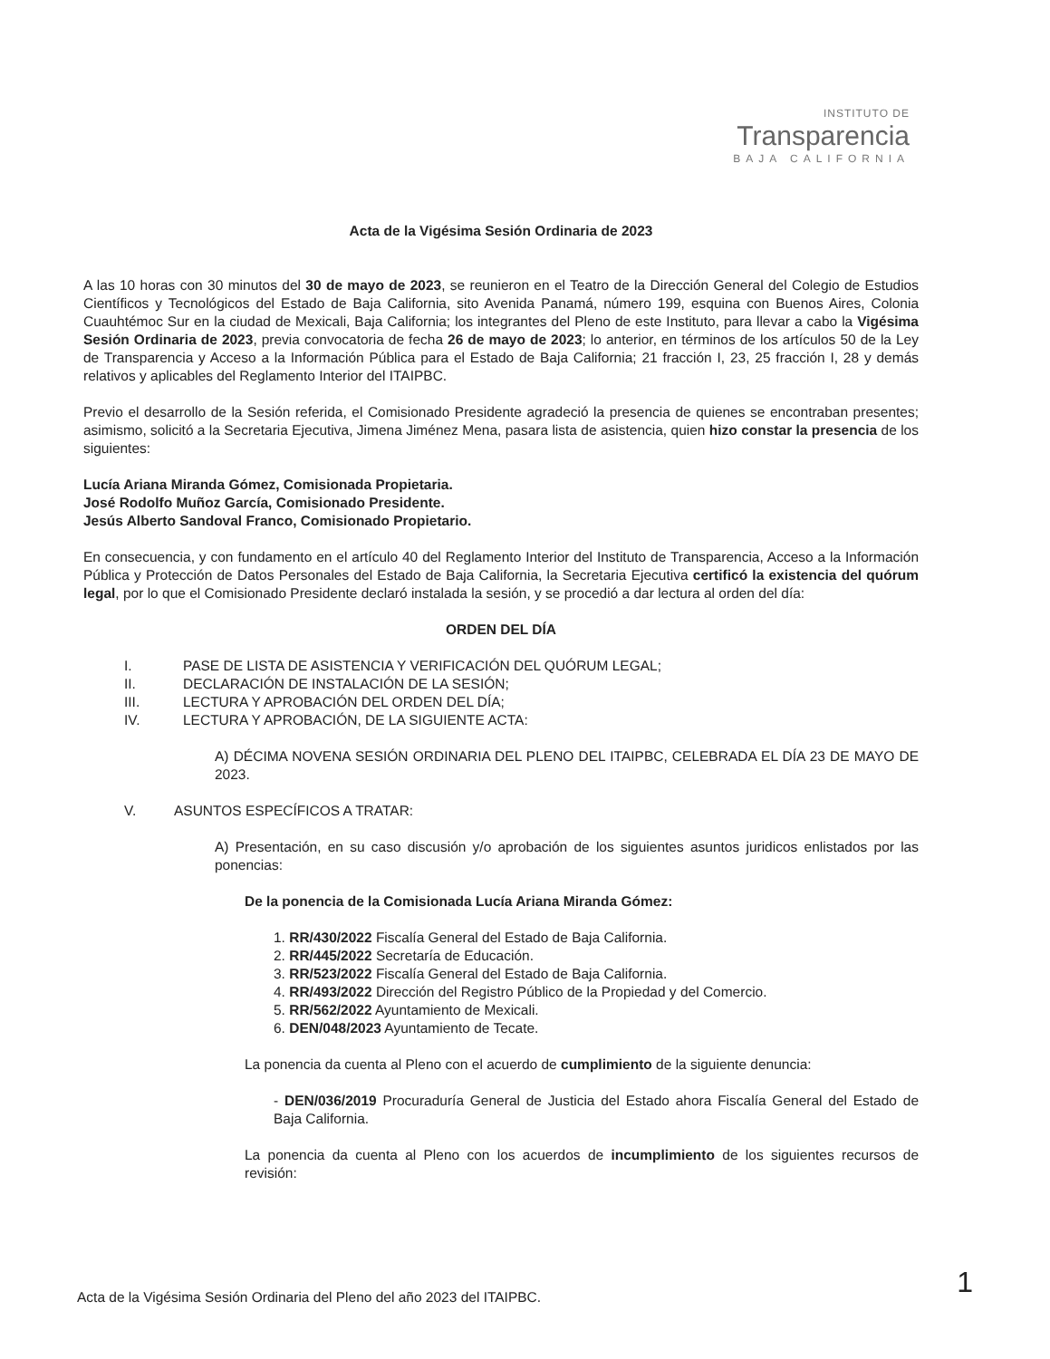INSTITUTO DE
Transparencia
BAJA CALIFORNIA
Acta de la Vigésima Sesión Ordinaria de 2023
A las 10 horas con 30 minutos del 30 de mayo de 2023, se reunieron en el Teatro de la Dirección General del Colegio de Estudios Científicos y Tecnológicos del Estado de Baja California, sito Avenida Panamá, número 199, esquina con Buenos Aires, Colonia Cuauhtémoc Sur en la ciudad de Mexicali, Baja California; los integrantes del Pleno de este Instituto, para llevar a cabo la Vigésima Sesión Ordinaria de 2023, previa convocatoria de fecha 26 de mayo de 2023; lo anterior, en términos de los artículos 50 de la Ley de Transparencia y Acceso a la Información Pública para el Estado de Baja California; 21 fracción I, 23, 25 fracción I, 28 y demás relativos y aplicables del Reglamento Interior del ITAIPBC.
Previo el desarrollo de la Sesión referida, el Comisionado Presidente agradeció la presencia de quienes se encontraban presentes; asimismo, solicitó a la Secretaria Ejecutiva, Jimena Jiménez Mena, pasara lista de asistencia, quien hizo constar la presencia de los siguientes:
Lucía Ariana Miranda Gómez, Comisionada Propietaria.
José Rodolfo Muñoz García, Comisionado Presidente.
Jesús Alberto Sandoval Franco, Comisionado Propietario.
En consecuencia, y con fundamento en el artículo 40 del Reglamento Interior del Instituto de Transparencia, Acceso a la Información Pública y Protección de Datos Personales del Estado de Baja California, la Secretaria Ejecutiva certificó la existencia del quórum legal, por lo que el Comisionado Presidente declaró instalada la sesión, y se procedió a dar lectura al orden del día:
ORDEN DEL DÍA
I. PASE DE LISTA DE ASISTENCIA Y VERIFICACIÓN DEL QUÓRUM LEGAL;
II. DECLARACIÓN DE INSTALACIÓN DE LA SESIÓN;
III. LECTURA Y APROBACIÓN DEL ORDEN DEL DÍA;
IV. LECTURA Y APROBACIÓN, DE LA SIGUIENTE ACTA:
A) DÉCIMA NOVENA SESIÓN ORDINARIA DEL PLENO DEL ITAIPBC, CELEBRADA EL DÍA 23 DE MAYO DE 2023.
V. ASUNTOS ESPECÍFICOS A TRATAR:
A) Presentación, en su caso discusión y/o aprobación de los siguientes asuntos juridicos enlistados por las ponencias:
De la ponencia de la Comisionada Lucía Ariana Miranda Gómez:
1. RR/430/2022 Fiscalía General del Estado de Baja California.
2. RR/445/2022 Secretaría de Educación.
3. RR/523/2022 Fiscalía General del Estado de Baja California.
4. RR/493/2022 Dirección del Registro Público de la Propiedad y del Comercio.
5. RR/562/2022 Ayuntamiento de Mexicali.
6. DEN/048/2023 Ayuntamiento de Tecate.
La ponencia da cuenta al Pleno con el acuerdo de cumplimiento de la siguiente denuncia:
- DEN/036/2019 Procuraduría General de Justicia del Estado ahora Fiscalía General del Estado de Baja California.
La ponencia da cuenta al Pleno con los acuerdos de incumplimiento de los siguientes recursos de revisión:
Acta de la Vigésima Sesión Ordinaria del Pleno del año 2023 del ITAIPBC.
1